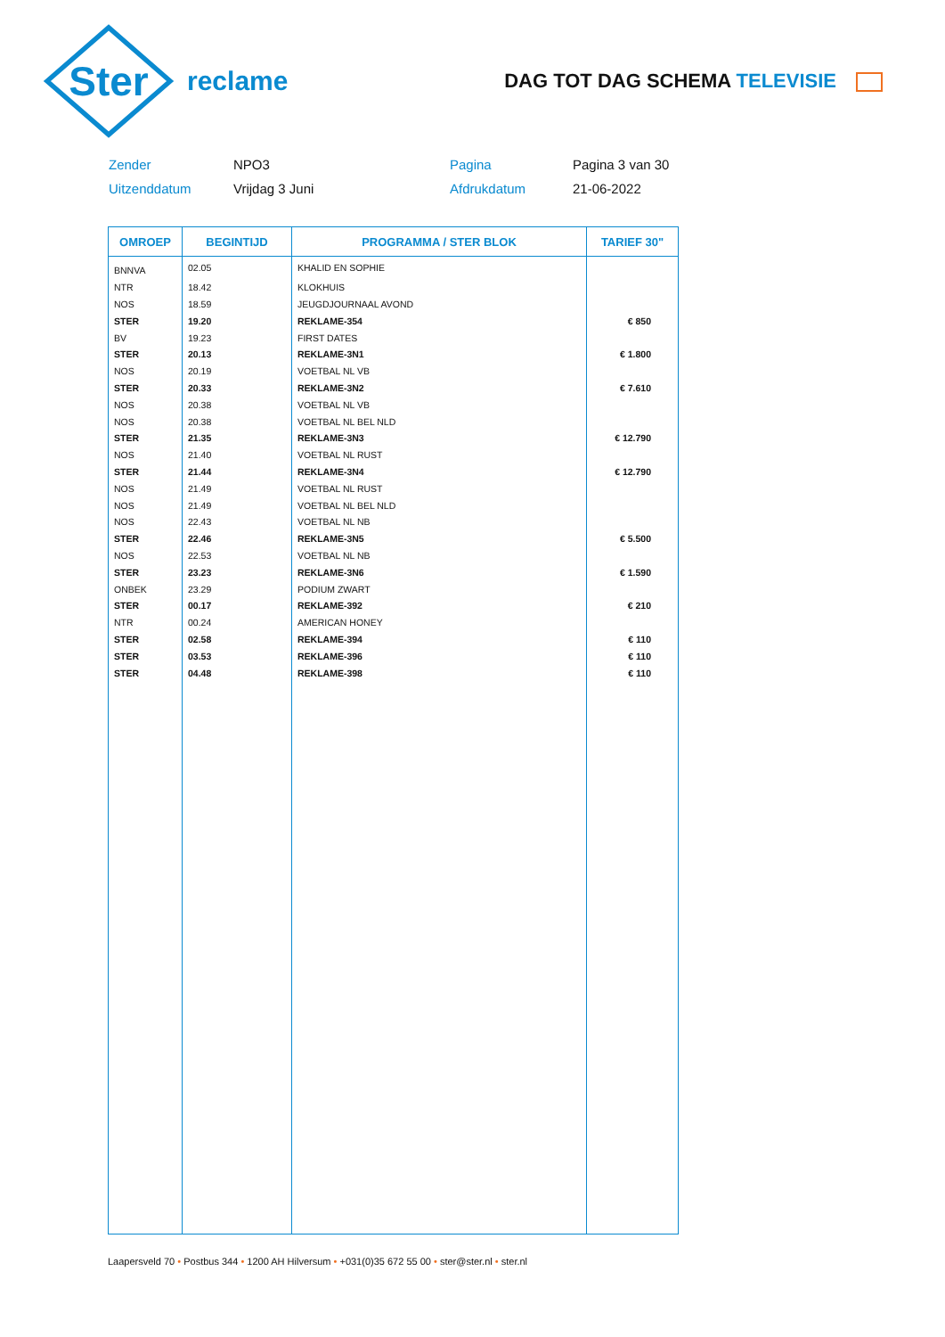Ster
reclame
DAG TOT DAG SCHEMA TELEVISIE
Zender
NPO3
Pagina
Pagina 3 van 30
Uitzenddatum
Vrijdag 3 Juni
Afdrukdatum
21-06-2022
| OMROEP | BEGINTIJD | PROGRAMMA / STER BLOK | TARIEF 30" |
| --- | --- | --- | --- |
| BNNVA | 02.05 | KHALID EN SOPHIE | |
| NTR | 18.42 | KLOKHUIS | |
| NOS | 18.59 | JEUGDJOURNAAL AVOND | |
| STER | 19.20 | REKLAME-354 | € 850 |
| BV | 19.23 | FIRST DATES | |
| STER | 20.13 | REKLAME-3N1 | € 1.800 |
| NOS | 20.19 | VOETBAL NL VB | |
| STER | 20.33 | REKLAME-3N2 | € 7.610 |
| NOS | 20.38 | VOETBAL NL VB | |
| NOS | 20.38 | VOETBAL NL BEL NLD | |
| STER | 21.35 | REKLAME-3N3 | € 12.790 |
| NOS | 21.40 | VOETBAL NL RUST | |
| STER | 21.44 | REKLAME-3N4 | € 12.790 |
| NOS | 21.49 | VOETBAL NL RUST | |
| NOS | 21.49 | VOETBAL NL BEL NLD | |
| NOS | 22.43 | VOETBAL NL NB | |
| STER | 22.46 | REKLAME-3N5 | € 5.500 |
| NOS | 22.53 | VOETBAL NL NB | |
| STER | 23.23 | REKLAME-3N6 | € 1.590 |
| ONBEK | 23.29 | PODIUM ZWART | |
| STER | 00.17 | REKLAME-392 | € 210 |
| NTR | 00.24 | AMERICAN HONEY | |
| STER | 02.58 | REKLAME-394 | € 110 |
| STER | 03.53 | REKLAME-396 | € 110 |
| STER | 04.48 | REKLAME-398 | € 110 |
Laapersveld 70 • Postbus 344 • 1200 AH Hilversum • +031(0)35 672 55 00 • ster@ster.nl • ster.nl